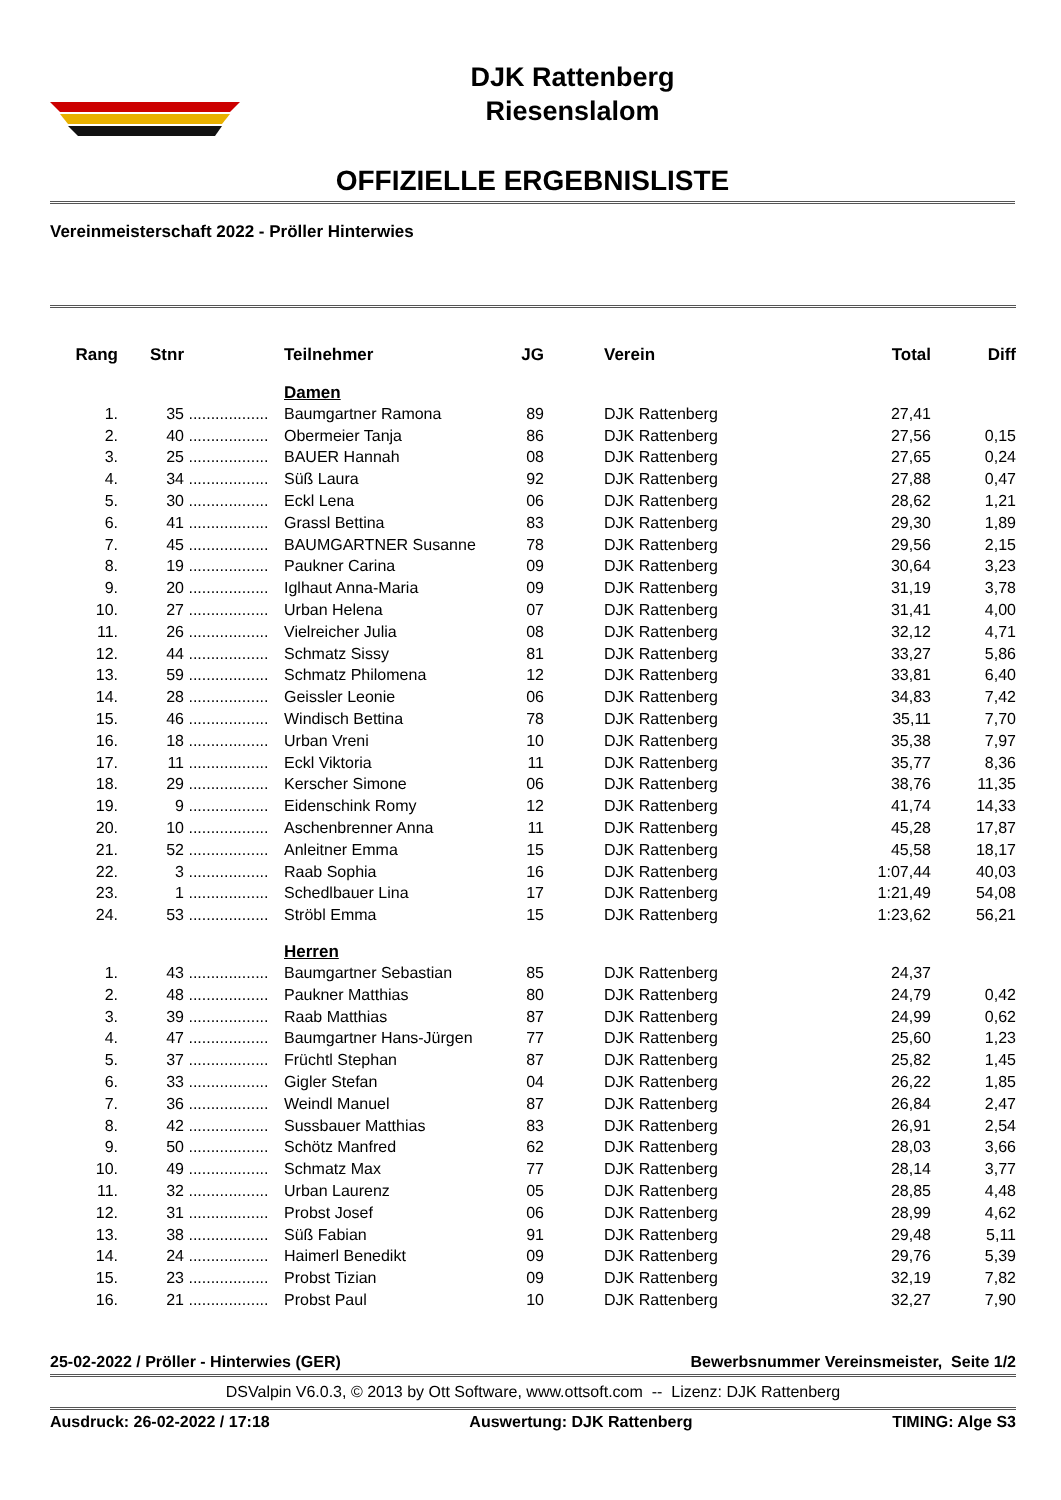DJK Rattenberg
Riesenslalom
OFFIZIELLE ERGEBNISLISTE
Vereinmeisterschaft 2022 - Pröller Hinterwies
| Rang | Stnr | | Teilnehmer | JG | | Verein | Total | Diff |
| --- | --- | --- | --- | --- | --- | --- | --- | --- |
| | | | Damen | | | | | |
| 1. | 35 | .................. | Baumgartner Ramona | 89 | | DJK Rattenberg | 27,41 | |
| 2. | 40 | .................. | Obermeier Tanja | 86 | | DJK Rattenberg | 27,56 | 0,15 |
| 3. | 25 | .................. | BAUER Hannah | 08 | | DJK Rattenberg | 27,65 | 0,24 |
| 4. | 34 | .................. | Süß Laura | 92 | | DJK Rattenberg | 27,88 | 0,47 |
| 5. | 30 | .................. | Eckl Lena | 06 | | DJK Rattenberg | 28,62 | 1,21 |
| 6. | 41 | .................. | Grassl Bettina | 83 | | DJK Rattenberg | 29,30 | 1,89 |
| 7. | 45 | .................. | BAUMGARTNER Susanne | 78 | | DJK Rattenberg | 29,56 | 2,15 |
| 8. | 19 | .................. | Paukner Carina | 09 | | DJK Rattenberg | 30,64 | 3,23 |
| 9. | 20 | .................. | Iglhaut Anna-Maria | 09 | | DJK Rattenberg | 31,19 | 3,78 |
| 10. | 27 | .................. | Urban Helena | 07 | | DJK Rattenberg | 31,41 | 4,00 |
| 11. | 26 | .................. | Vielreicher Julia | 08 | | DJK Rattenberg | 32,12 | 4,71 |
| 12. | 44 | .................. | Schmatz Sissy | 81 | | DJK Rattenberg | 33,27 | 5,86 |
| 13. | 59 | .................. | Schmatz Philomena | 12 | | DJK Rattenberg | 33,81 | 6,40 |
| 14. | 28 | .................. | Geissler Leonie | 06 | | DJK Rattenberg | 34,83 | 7,42 |
| 15. | 46 | .................. | Windisch Bettina | 78 | | DJK Rattenberg | 35,11 | 7,70 |
| 16. | 18 | .................. | Urban Vreni | 10 | | DJK Rattenberg | 35,38 | 7,97 |
| 17. | 11 | .................. | Eckl Viktoria | 11 | | DJK Rattenberg | 35,77 | 8,36 |
| 18. | 29 | .................. | Kerscher Simone | 06 | | DJK Rattenberg | 38,76 | 11,35 |
| 19. | 9 | .................. | Eidenschink Romy | 12 | | DJK Rattenberg | 41,74 | 14,33 |
| 20. | 10 | .................. | Aschenbrenner Anna | 11 | | DJK Rattenberg | 45,28 | 17,87 |
| 21. | 52 | .................. | Anleitner Emma | 15 | | DJK Rattenberg | 45,58 | 18,17 |
| 22. | 3 | .................. | Raab Sophia | 16 | | DJK Rattenberg | 1:07,44 | 40,03 |
| 23. | 1 | .................. | Schedlbauer Lina | 17 | | DJK Rattenberg | 1:21,49 | 54,08 |
| 24. | 53 | .................. | Ströbl Emma | 15 | | DJK Rattenberg | 1:23,62 | 56,21 |
| | | | Herren | | | | | |
| 1. | 43 | .................. | Baumgartner Sebastian | 85 | | DJK Rattenberg | 24,37 | |
| 2. | 48 | .................. | Paukner Matthias | 80 | | DJK Rattenberg | 24,79 | 0,42 |
| 3. | 39 | .................. | Raab Matthias | 87 | | DJK Rattenberg | 24,99 | 0,62 |
| 4. | 47 | .................. | Baumgartner Hans-Jürgen | 77 | | DJK Rattenberg | 25,60 | 1,23 |
| 5. | 37 | .................. | Früchtl Stephan | 87 | | DJK Rattenberg | 25,82 | 1,45 |
| 6. | 33 | .................. | Gigler Stefan | 04 | | DJK Rattenberg | 26,22 | 1,85 |
| 7. | 36 | .................. | Weindl Manuel | 87 | | DJK Rattenberg | 26,84 | 2,47 |
| 8. | 42 | .................. | Sussbauer Matthias | 83 | | DJK Rattenberg | 26,91 | 2,54 |
| 9. | 50 | .................. | Schötz Manfred | 62 | | DJK Rattenberg | 28,03 | 3,66 |
| 10. | 49 | .................. | Schmatz Max | 77 | | DJK Rattenberg | 28,14 | 3,77 |
| 11. | 32 | .................. | Urban Laurenz | 05 | | DJK Rattenberg | 28,85 | 4,48 |
| 12. | 31 | .................. | Probst Josef | 06 | | DJK Rattenberg | 28,99 | 4,62 |
| 13. | 38 | .................. | Süß Fabian | 91 | | DJK Rattenberg | 29,48 | 5,11 |
| 14. | 24 | .................. | Haimerl Benedikt | 09 | | DJK Rattenberg | 29,76 | 5,39 |
| 15. | 23 | .................. | Probst Tizian | 09 | | DJK Rattenberg | 32,19 | 7,82 |
| 16. | 21 | .................. | Probst Paul | 10 | | DJK Rattenberg | 32,27 | 7,90 |
25-02-2022 / Pröller - Hinterwies (GER) Bewerbsnummer Vereinsmeister, Seite 1/2
DSValpin V6.0.3, © 2013 by Ott Software, www.ottsoft.com -- Lizenz: DJK Rattenberg
Ausdruck: 26-02-2022 / 17:18 Auswertung: DJK Rattenberg TIMING: Alge S3